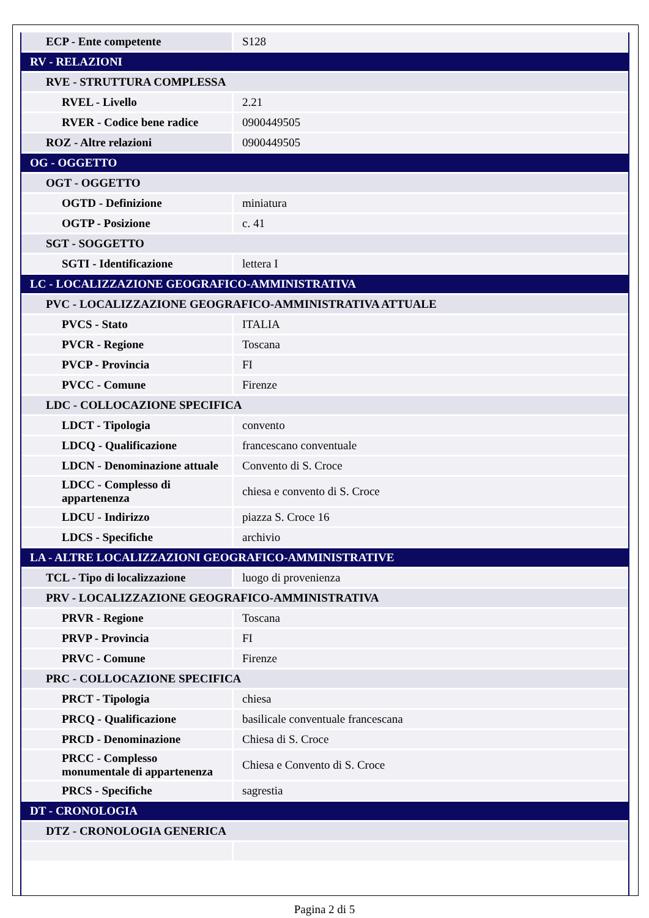| ECP - Ente competente | S128 |
| RV - RELAZIONI | |
| RVE - STRUTTURA COMPLESSA | |
| RVEL - Livello | 2.21 |
| RVER - Codice bene radice | 0900449505 |
| ROZ - Altre relazioni | 0900449505 |
| OG - OGGETTO | |
| OGT - OGGETTO | |
| OGTD - Definizione | miniatura |
| OGTP - Posizione | c. 41 |
| SGT - SOGGETTO | |
| SGTI - Identificazione | lettera I |
| LC - LOCALIZZAZIONE GEOGRAFICO-AMMINISTRATIVA | |
| PVC - LOCALIZZAZIONE GEOGRAFICO-AMMINISTRATIVA ATTUALE | |
| PVCS - Stato | ITALIA |
| PVCR - Regione | Toscana |
| PVCP - Provincia | FI |
| PVCC - Comune | Firenze |
| LDC - COLLOCAZIONE SPECIFICA | |
| LDCT - Tipologia | convento |
| LDCQ - Qualificazione | francescano conventuale |
| LDCN - Denominazione attuale | Convento di S. Croce |
| LDCC - Complesso di appartenenza | chiesa e convento di S. Croce |
| LDCU - Indirizzo | piazza S. Croce 16 |
| LDCS - Specifiche | archivio |
| LA - ALTRE LOCALIZZAZIONI GEOGRAFICO-AMMINISTRATIVE | |
| TCL - Tipo di localizzazione | luogo di provenienza |
| PRV - LOCALIZZAZIONE GEOGRAFICO-AMMINISTRATIVA | |
| PRVR - Regione | Toscana |
| PRVP - Provincia | FI |
| PRVC - Comune | Firenze |
| PRC - COLLOCAZIONE SPECIFICA | |
| PRCT - Tipologia | chiesa |
| PRCQ - Qualificazione | basilicale conventuale francescana |
| PRCD - Denominazione | Chiesa di S. Croce |
| PRCC - Complesso monumentale di appartenenza | Chiesa e Convento di S. Croce |
| PRCS - Specifiche | sagrestia |
| DT - CRONOLOGIA | |
| DTZ - CRONOLOGIA GENERICA | |
Pagina 2 di 5